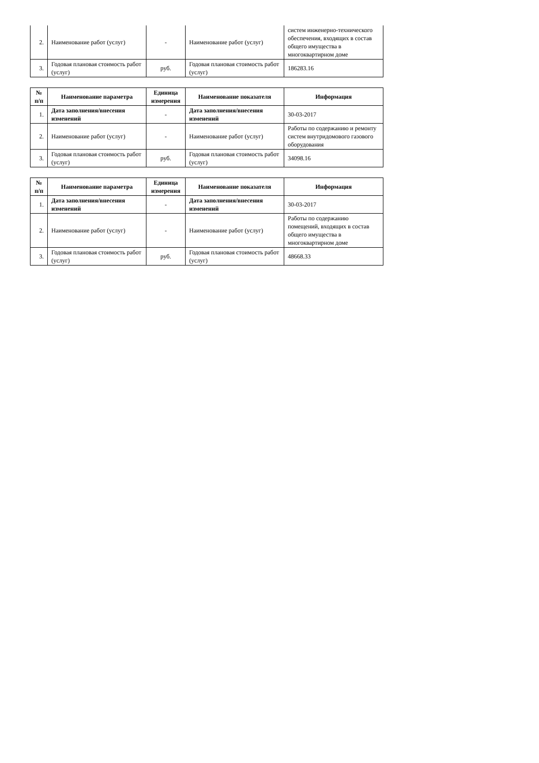| 2. | Наименование работ (услуг) | - | Наименование работ (услуг) | систем инженерно-технического обеспечения, входящих в состав общего имущества в многоквартирном доме |
| 3. | Годовая плановая стоимость работ (услуг) | руб. | Годовая плановая стоимость работ (услуг) | 186283.16 |
| № п/п | Наименование параметра | Единица измерения | Наименование показателя | Информация |
| --- | --- | --- | --- | --- |
| 1. | Дата заполнения/внесения изменений | - | Дата заполнения/внесения изменений | 30-03-2017 |
| 2. | Наименование работ (услуг) | - | Наименование работ (услуг) | Работы по содержанию и ремонту систем внутридомового газового оборудования |
| 3. | Годовая плановая стоимость работ (услуг) | руб. | Годовая плановая стоимость работ (услуг) | 34098.16 |
| № п/п | Наименование параметра | Единица измерения | Наименование показателя | Информация |
| --- | --- | --- | --- | --- |
| 1. | Дата заполнения/внесения изменений | - | Дата заполнения/внесения изменений | 30-03-2017 |
| 2. | Наименование работ (услуг) | - | Наименование работ (услуг) | Работы по содержанию помещений, входящих в состав общего имущества в многоквартирном доме |
| 3. | Годовая плановая стоимость работ (услуг) | руб. | Годовая плановая стоимость работ (услуг) | 48668.33 |